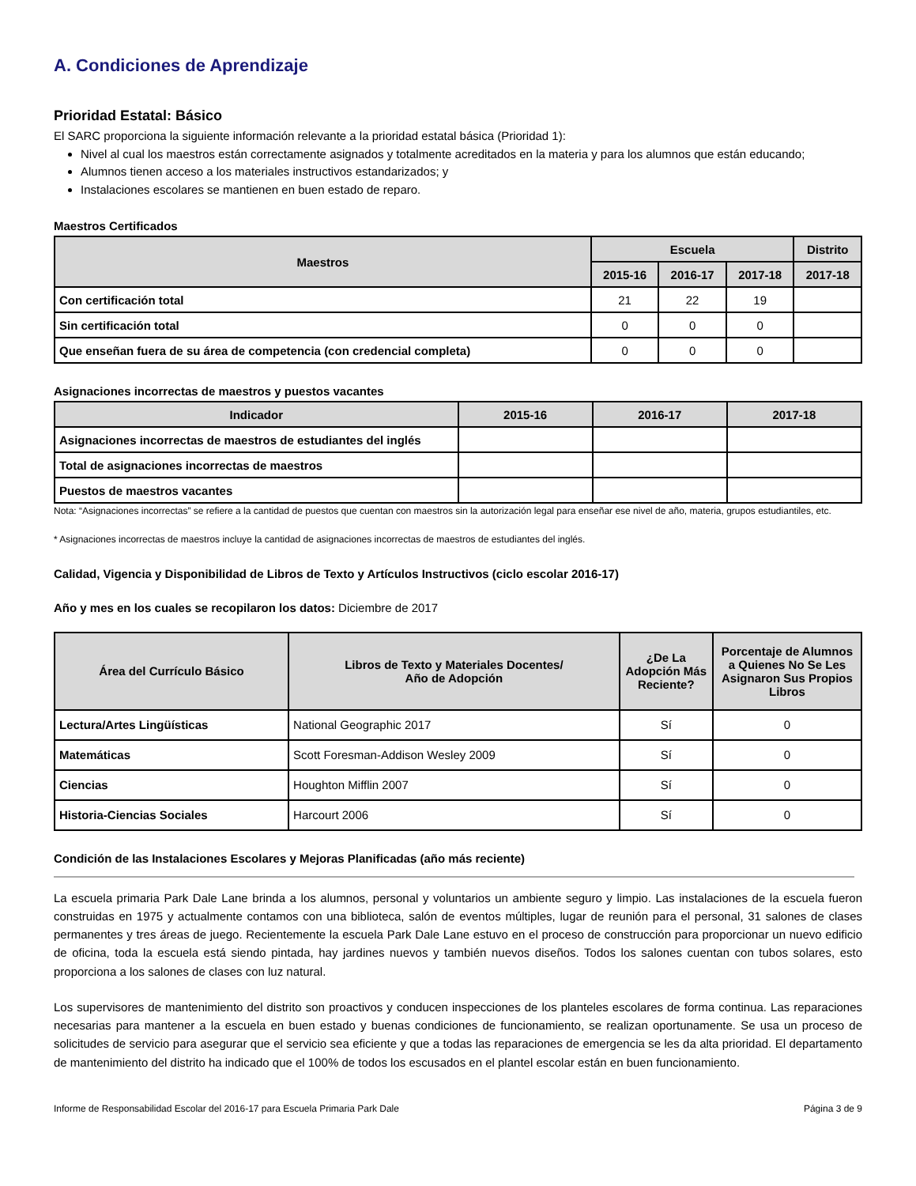A. Condiciones de Aprendizaje
Prioridad Estatal: Básico
El SARC proporciona la siguiente información relevante a la prioridad estatal básica (Prioridad 1):
Nivel al cual los maestros están correctamente asignados y totalmente acreditados en la materia y para los alumnos que están educando;
Alumnos tienen acceso a los materiales instructivos estandarizados; y
Instalaciones escolares se mantienen en buen estado de reparo.
Maestros Certificados
| Maestros | Escuela | | | Distrito |
| --- | --- | --- | --- | --- |
| | 2015-16 | 2016-17 | 2017-18 | 2017-18 |
| Con certificación total | 21 | 22 | 19 | |
| Sin certificación total | 0 | 0 | 0 | |
| Que enseñan fuera de su área de competencia (con credencial completa) | 0 | 0 | 0 | |
Asignaciones incorrectas de maestros y puestos vacantes
| Indicador | 2015-16 | 2016-17 | 2017-18 |
| --- | --- | --- | --- |
| Asignaciones incorrectas de maestros de estudiantes del inglés | | | |
| Total de asignaciones incorrectas de maestros | | | |
| Puestos de maestros vacantes | | | |
Nota: “Asignaciones incorrectas” se refiere a la cantidad de puestos que cuentan con maestros sin la autorización legal para enseñar ese nivel de año, materia, grupos estudiantiles, etc.
* Asignaciones incorrectas de maestros incluye la cantidad de asignaciones incorrectas de maestros de estudiantes del inglés.
Calidad, Vigencia y Disponibilidad de Libros de Texto y Artículos Instructivos (ciclo escolar 2016-17)
Año y mes en los cuales se recopilaron los datos: Diciembre de 2017
| Área del Currículo Básico | Libros de Texto y Materiales Docentes/ Año de Adopción | ¿De La Adopción Más Reciente? | Porcentaje de Alumnos a Quienes No Se Les Asignaron Sus Propios Libros |
| --- | --- | --- | --- |
| Lectura/Artes Lingüísticas | National Geographic 2017 | Sí | 0 |
| Matemáticas | Scott Foresman-Addison Wesley 2009 | Sí | 0 |
| Ciencias | Houghton Mifflin 2007 | Sí | 0 |
| Historia-Ciencias Sociales | Harcourt 2006 | Sí | 0 |
Condición de las Instalaciones Escolares y Mejoras Planificadas (año más reciente)
La escuela primaria Park Dale Lane brinda a los alumnos, personal y voluntarios un ambiente seguro y limpio. Las instalaciones de la escuela fueron construidas en 1975 y actualmente contamos con una biblioteca, salón de eventos múltiples, lugar de reunión para el personal, 31 salones de clases permanentes y tres áreas de juego. Recientemente la escuela Park Dale Lane estuvo en el proceso de construcción para proporcionar un nuevo edificio de oficina, toda la escuela está siendo pintada, hay jardines nuevos y también nuevos diseños. Todos los salones cuentan con tubos solares, esto proporciona a los salones de clases con luz natural.
Los supervisores de mantenimiento del distrito son proactivos y conducen inspecciones de los planteles escolares de forma continua. Las reparaciones necesarias para mantener a la escuela en buen estado y buenas condiciones de funcionamiento, se realizan oportunamente. Se usa un proceso de solicitudes de servicio para asegurar que el servicio sea eficiente y que a todas las reparaciones de emergencia se les da alta prioridad. El departamento de mantenimiento del distrito ha indicado que el 100% de todos los escusados en el plantel escolar están en buen funcionamiento.
Informe de Responsabilidad Escolar del 2016-17 para Escuela Primaria Park Dale Página 3 de 9